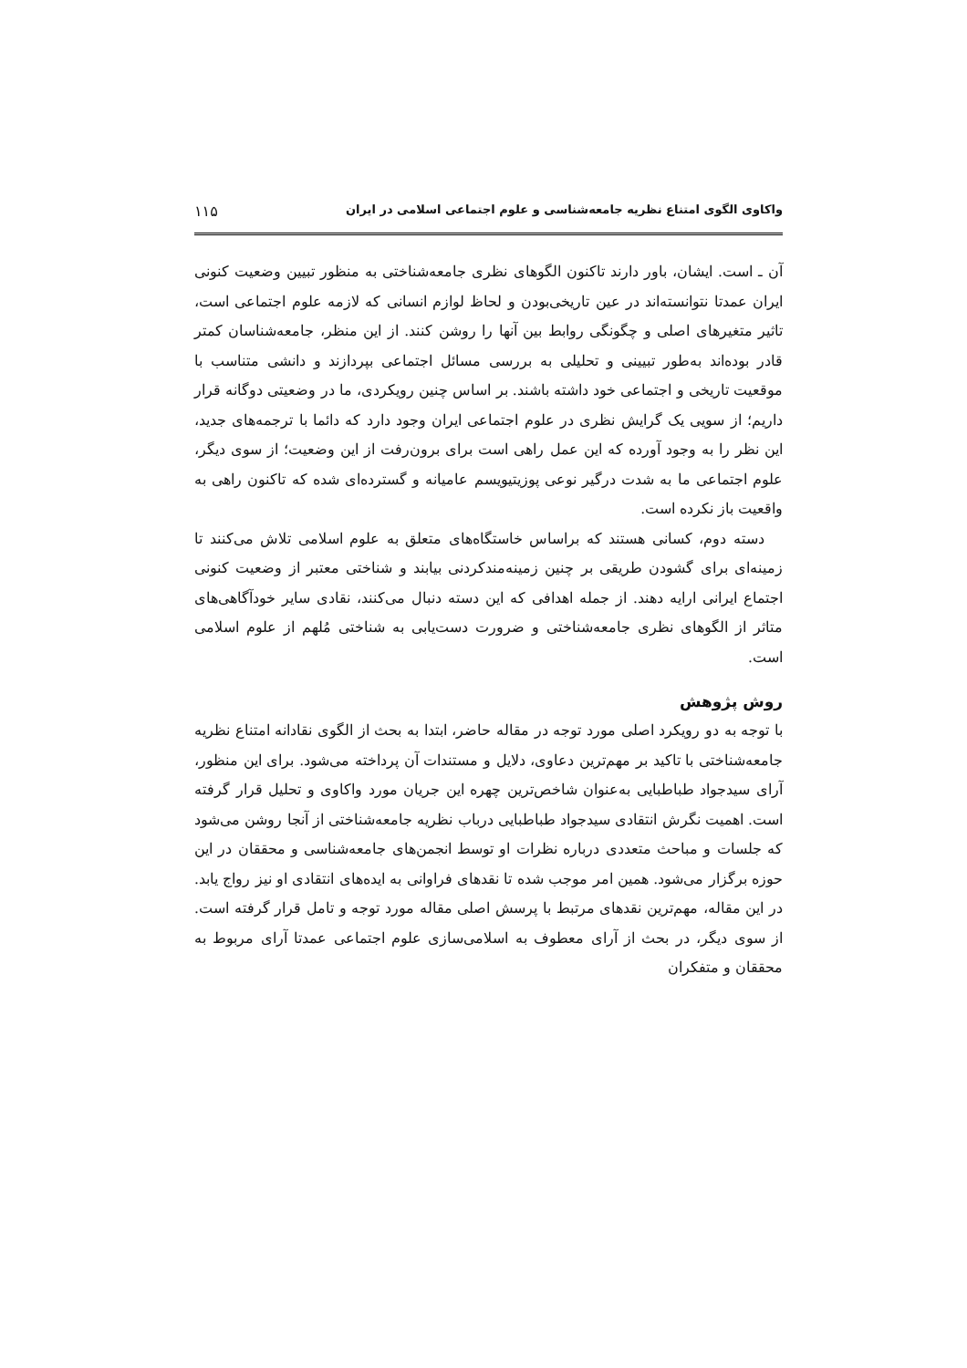واکاوی الگوی امتناع نظریه جامعه‌شناسی و علوم اجتماعی اسلامی در ایران ۱۱۵
آن ـ است. ایشان، باور دارند تاکنون الگوهای نظری جامعه‌شناختی به منظور تبیین وضعیت کنونی ایران عمدتا نتوانسته‌اند در عین تاریخی‌بودن و لحاظ لوازم انسانی که لازمه علوم اجتماعی است، تاثیر متغیرهای اصلی و چگونگی روابط بین آنها را روشن کنند. از این منظر، جامعه‌شناسان کمتر قادر بوده‌اند به‌طور تبیینی و تحلیلی به بررسی مسائل اجتماعی بپردازند و دانشی متناسب با موقعیت تاریخی و اجتماعی خود داشته باشند. بر اساس چنین رویکردی، ما در وضعیتی دوگانه قرار داریم؛ از سویی یک گرایش نظری در علوم اجتماعی ایران وجود دارد که دائما با ترجمه‌های جدید، این نظر را به وجود آورده که این عمل راهی است برای برون‌رفت از این وضعیت؛ از سوی دیگر، علوم اجتماعی ما به شدت درگیر نوعی پوزیتیویسم عامیانه و گسترده‌ای شده که تاکنون راهی به واقعیت باز نکرده است.
دسته دوم، کسانی هستند که براساس خاستگاه‌های متعلق به علوم اسلامی تلاش می‌کنند تا زمینه‌ای برای گشودن طریقی بر چنین زمینه‌مندکردنی بیابند و شناختی معتبر از وضعیت کنونی اجتماع ایرانی ارایه دهند. از جمله اهدافی که این دسته دنبال می‌کنند، نقادی سایر خودآگاهی‌های متاثر از الگوهای نظری جامعه‌شناختی و ضرورت دست‌یابی به شناختی مُلهم از علوم اسلامی است.
روش پژوهش
با توجه به دو رویکرد اصلی مورد توجه در مقاله حاضر، ابتدا به بحث از الگوی نقادانه امتناع نظریه جامعه‌شناختی با تاکید بر مهم‌ترین دعاوی، دلایل و مستندات آن پرداخته می‌شود. برای این منظور، آرای سیدجواد طباطبایی به‌عنوان شاخص‌ترین چهره این جریان مورد واکاوی و تحلیل قرار گرفته است. اهمیت نگرش انتقادی سیدجواد طباطبایی درباب نظریه جامعه‌شناختی از آنجا روشن می‌شود که جلسات و مباحث متعددی درباره نظرات او توسط انجمن‌های جامعه‌شناسی و محققان در این حوزه برگزار می‌شود. همین امر موجب شده تا نقدهای فراوانی به ایده‌های انتقادی او نیز رواج یابد. در این مقاله، مهم‌ترین نقدهای مرتبط با پرسش اصلی مقاله مورد توجه و تامل قرار گرفته است. از سوی دیگر، در بحث از آرای معطوف به اسلامی‌سازی علوم اجتماعی عمدتا آرای مربوط به محققان و متفکران